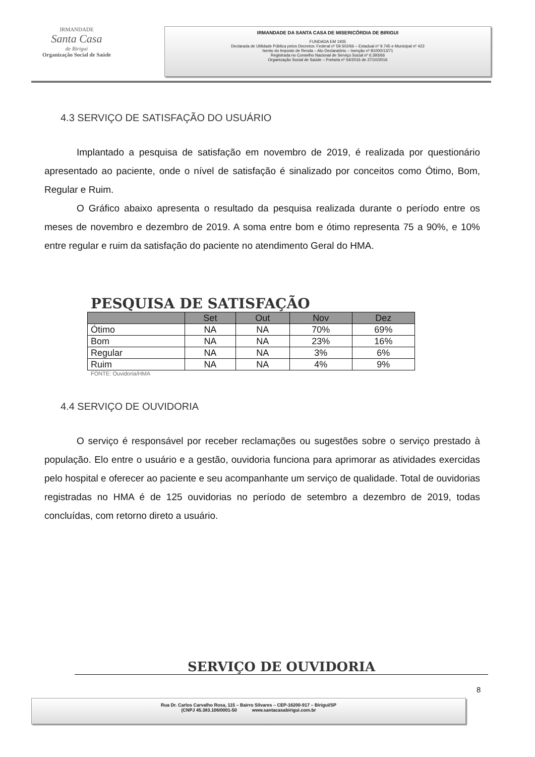IRMANDADE
Santa Casa
de Birigui
Organização Social de Saúde
IRMANDADE DA SANTA CASA DE MISERICÓRDIA DE BIRIGUI
FUNDADA EM 1935
Declarada de Utilidade Pública pelos Decretos: Federal nº 59.502/66 – Estadual nº 9.745 e Municipal nº 422
Isento do Imposto de Renda – Ato Declaratório – Isenção nº 81000/13/71
Registrada no Conselho Nacional de Serviço Social nº 6.393/66
Organização Social de Saúde – Portaria nº 54/2016 de 27/10/2016
4.3 SERVIÇO DE SATISFAÇÃO DO USUÁRIO
Implantado a pesquisa de satisfação em novembro de 2019, é realizada por questionário apresentado ao paciente, onde o nível de satisfação é sinalizado por conceitos como Ótimo, Bom, Regular e Ruim.
O Gráfico abaixo apresenta o resultado da pesquisa realizada durante o período entre os meses de novembro e dezembro de 2019. A soma entre bom e ótimo representa 75 a 90%, e 10% entre regular e ruim da satisfação do paciente no atendimento Geral do HMA.
PESQUISA DE SATISFAÇÃO
| | Set | Out | Nov | Dez |
| --- | --- | --- | --- | --- |
| Ótimo | NA | NA | 70% | 69% |
| Bom | NA | NA | 23% | 16% |
| Regular | NA | NA | 3% | 6% |
| Ruim | NA | NA | 4% | 9% |
FONTE: Ouvidoria/HMA
4.4 SERVIÇO DE OUVIDORIA
O serviço é responsável por receber reclamações ou sugestões sobre o serviço prestado à população. Elo entre o usuário e a gestão, ouvidoria funciona para aprimorar as atividades exercidas pelo hospital e oferecer ao paciente e seu acompanhante um serviço de qualidade. Total de ouvidorias registradas no HMA é de 125 ouvidorias no período de setembro a dezembro de 2019, todas concluídas, com retorno direto a usuário.
SERVIÇO DE OUVIDORIA
8
Rua Dr. Carlos Carvalho Rosa, 115 – Bairro Silvares – CEP-16200-917 – Birigui/SP
(CNPJ 45.383.106/0001-50 www.santacasabirigui.com.br